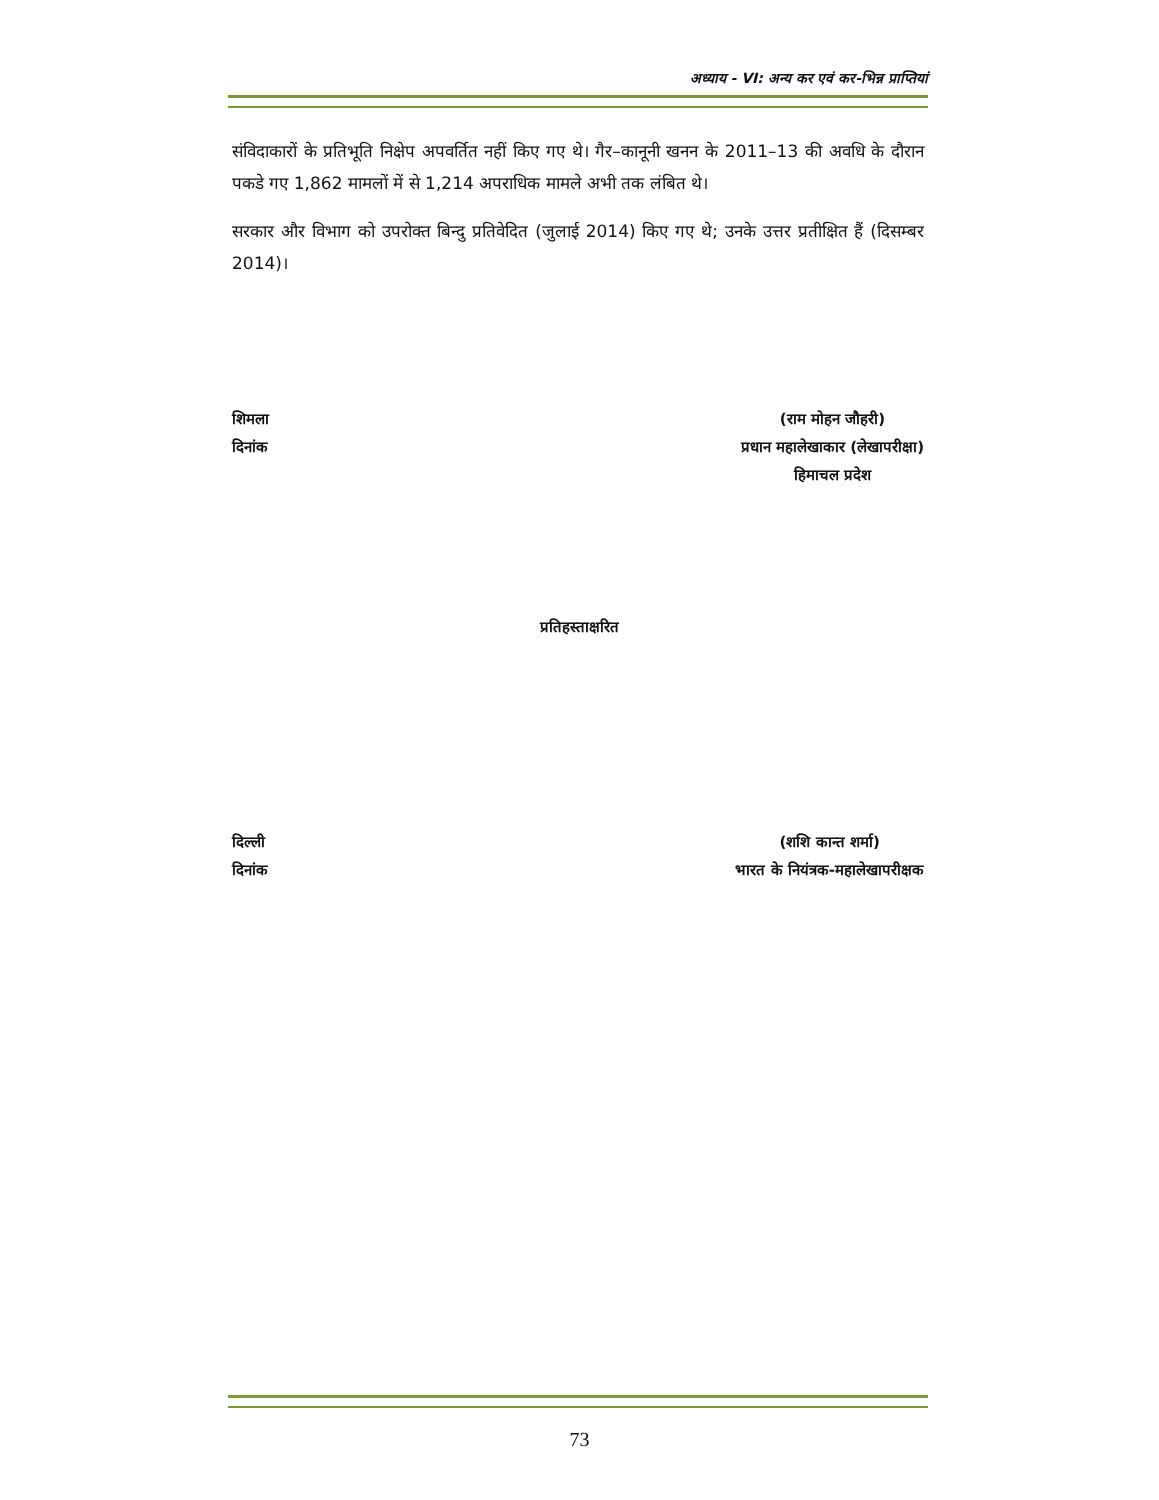अध्याय - VI: अन्य कर एवं कर-भिन्न प्राप्तियां
संविदाकारों के प्रतिभूति निक्षेप अपवर्तित नहीं किए गए थे। गैर–कानूनी खनन के 2011–13 की अवधि के दौरान पकडे गए 1,862 मामलों में से 1,214 अपराधिक मामले अभी तक लंबित थे।
सरकार और विभाग को उपरोक्त बिन्दु प्रतिवेदित (जुलाई 2014) किए गए थे; उनके उत्तर प्रतीक्षित हैं (दिसम्बर 2014)।
शिमला
दिनांक
(राम मोहन जौहरी)
प्रधान महालेखाकार (लेखापरीक्षा)
हिमाचल प्रदेश
प्रतिहस्ताक्षरित
दिल्ली
दिनांक
(शशि कान्त शर्मा)
भारत के नियंत्रक-महालेखापरीक्षक
73